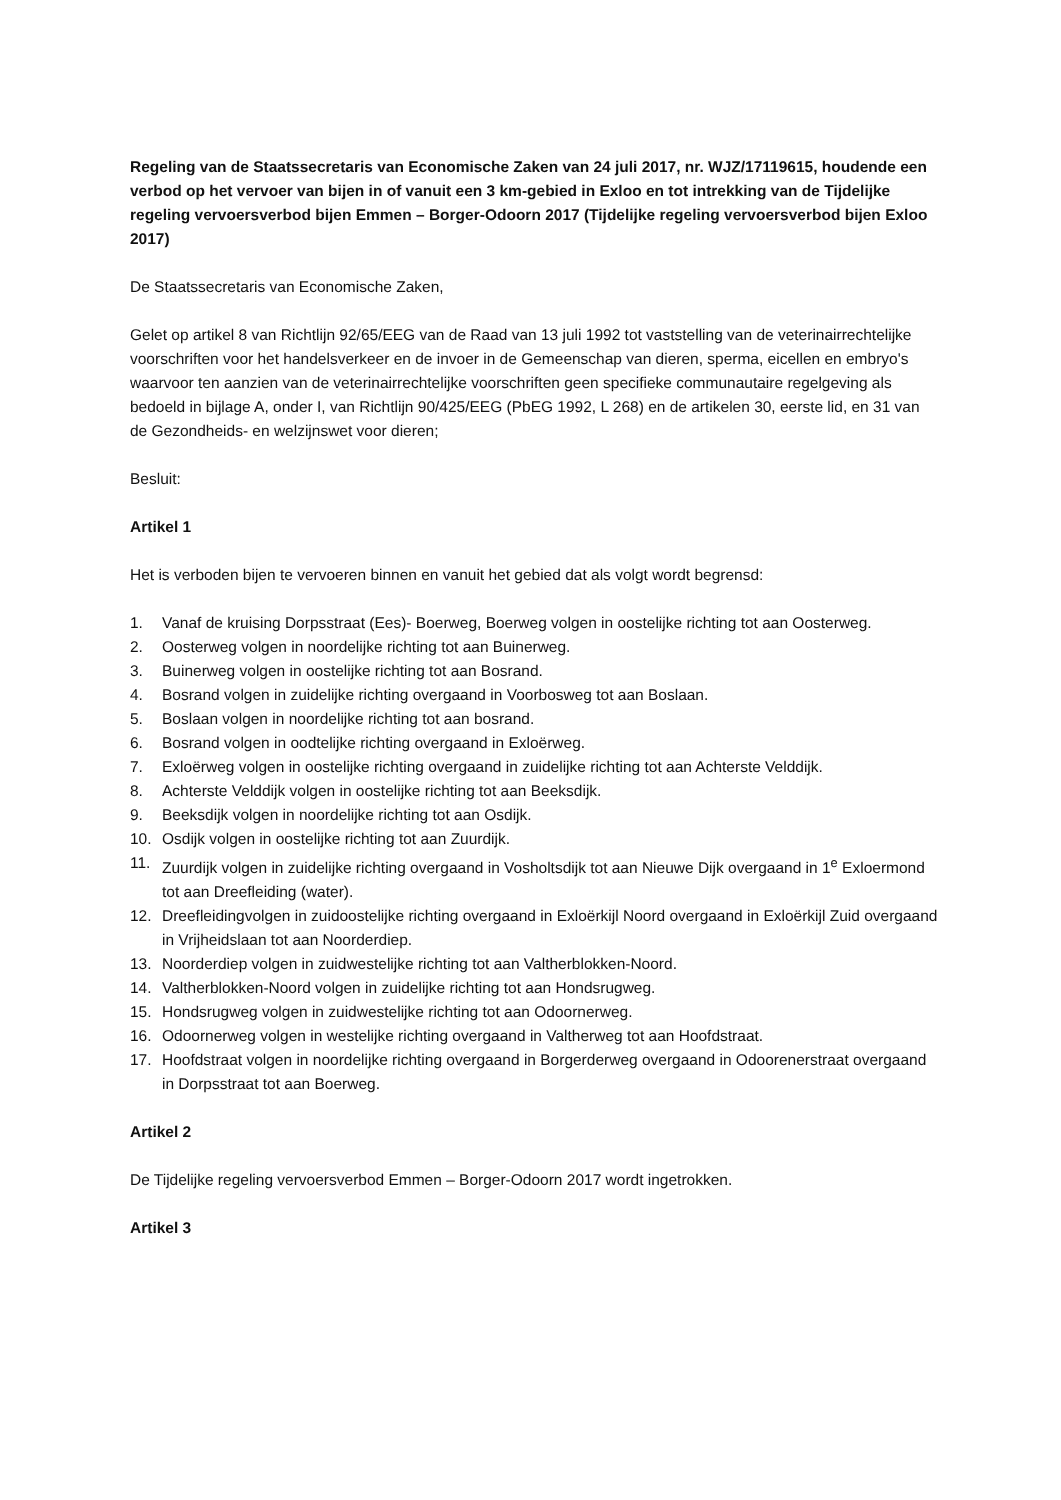Regeling van de Staatssecretaris van Economische Zaken van 24 juli 2017, nr. WJZ/17119615, houdende een verbod op het vervoer van bijen in of vanuit een 3 km-gebied in Exloo en tot intrekking van de Tijdelijke regeling vervoersverbod bijen Emmen – Borger-Odoorn 2017 (Tijdelijke regeling vervoersverbod bijen Exloo 2017)
De Staatssecretaris van Economische Zaken,
Gelet op artikel 8 van Richtlijn 92/65/EEG van de Raad van 13 juli 1992 tot vaststelling van de veterinairrechtelijke voorschriften voor het handelsverkeer en de invoer in de Gemeenschap van dieren, sperma, eicellen en embryo's waarvoor ten aanzien van de veterinairrechtelijke voorschriften geen specifieke communautaire regelgeving als bedoeld in bijlage A, onder I, van Richtlijn 90/425/EEG (PbEG 1992, L 268) en de artikelen 30, eerste lid, en 31 van de Gezondheids- en welzijnswet voor dieren;
Besluit:
Artikel 1
Het is verboden bijen te vervoeren binnen en vanuit het gebied dat als volgt wordt begrensd:
1. Vanaf de kruising Dorpsstraat (Ees)- Boerweg, Boerweg volgen in oostelijke richting tot aan Oosterweg.
2. Oosterweg volgen in noordelijke richting tot aan Buinerweg.
3. Buinerweg volgen in oostelijke richting tot aan Bosrand.
4. Bosrand volgen in zuidelijke richting overgaand in Voorbosweg tot aan Boslaan.
5. Boslaan volgen in noordelijke richting tot aan bosrand.
6. Bosrand volgen in oodtelijke richting overgaand in Exloërweg.
7. Exloërweg volgen in oostelijke richting overgaand in zuidelijke richting tot aan Achterste Velddijk.
8. Achterste Velddijk volgen in oostelijke richting tot aan Beeksdijk.
9. Beeksdijk volgen in noordelijke richting tot aan Osdijk.
10. Osdijk volgen in oostelijke richting tot aan Zuurdijk.
11. Zuurdijk volgen in zuidelijke richting overgaand in Vosholtsdijk tot aan Nieuwe Dijk overgaand in 1<sup>e</sup> Exloermond tot aan Dreefleiding (water).
12. Dreefleidingvolgen in zuidoostelijke richting overgaand in Exloërkijl Noord overgaand in Exloërkijl Zuid overgaand in Vrijheidslaan tot aan Noorderdiep.
13. Noorderdiep volgen in zuidwestelijke richting tot aan Valtherblokken-Noord.
14. Valtherblokken-Noord volgen in zuidelijke richting tot aan Hondsrugweg.
15. Hondsrugweg volgen in zuidwestelijke richting tot aan Odoornerweg.
16. Odoornerweg volgen in westelijke richting overgaand in Valtherweg tot aan Hoofdstraat.
17. Hoofdstraat volgen in noordelijke richting overgaand in Borgerderweg overgaand in Odoorenerstraat overgaand in Dorpsstraat tot aan Boerweg.
Artikel 2
De Tijdelijke regeling vervoersverbod Emmen – Borger-Odoorn 2017 wordt ingetrokken.
Artikel 3